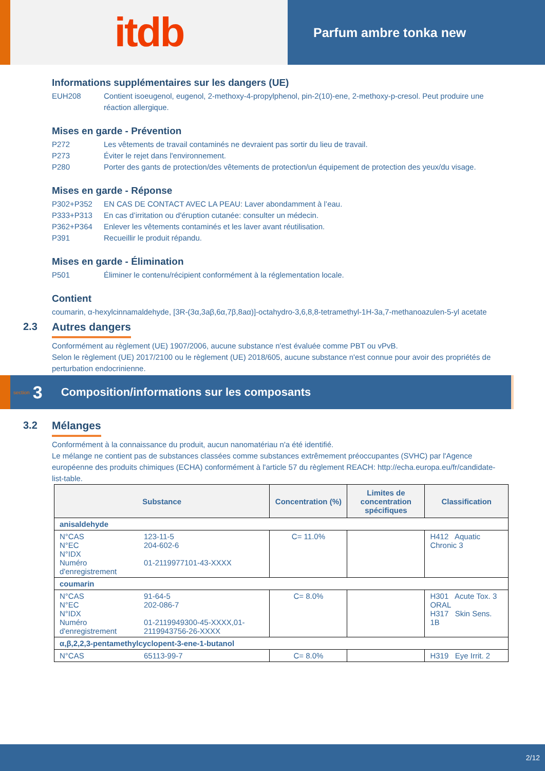itdb
Parfum ambre tonka new
Informations supplémentaires sur les dangers (UE)
EUH208 Contient isoeugenol, eugenol, 2-methoxy-4-propylphenol, pin-2(10)-ene, 2-methoxy-p-cresol. Peut produire une réaction allergique.
Mises en garde - Prévention
P272 Les vêtements de travail contaminés ne devraient pas sortir du lieu de travail.
P273 Éviter le rejet dans l'environnement.
P280 Porter des gants de protection/des vêtements de protection/un équipement de protection des yeux/du visage.
Mises en garde - Réponse
P302+P352 EN CAS DE CONTACT AVEC LA PEAU: Laver abondamment à l’eau.
P333+P313 En cas d’irritation ou d'éruption cutanée: consulter un médecin.
P362+P364 Enlever les vêtements contaminés et les laver avant réutilisation.
P391 Recueillir le produit répandu.
Mises en garde - Élimination
P501 Éliminer le contenu/récipient conformément à la réglementation locale.
Contient
coumarin, α-hexylcinnamaldehyde, [3R-(3α,3aβ,6α,7β,8aα)]-octahydro-3,6,8,8-tetramethyl-1H-3a,7-methanoazulen-5-yl acetate
2.3 Autres dangers
Conformément au règlement (UE) 1907/2006, aucune substance n'est évaluée comme PBT ou vPvB.
Selon le règlement (UE) 2017/2100 ou le règlement (UE) 2018/605, aucune substance n'est connue pour avoir des propriétés de perturbation endocrinienne.
section 3 Composition/informations sur les composants
3.2 Mélanges
Conformément à la connaissance du produit, aucun nanomatériau n'a été identifié.
Le mélange ne contient pas de substances classées comme substances extrêmement préoccupantes (SVHC) par l'Agence européenne des produits chimiques (ECHA) conformément à l'article 57 du règlement REACH: http://echa.europa.eu/fr/candidate-list-table.
| Substance | | Concentration (%) | Limites de concentration spécifiques | Classification |
| --- | --- | --- | --- | --- |
| anisaldehyde | | | | |
| N°CAS N°EC N°IDX Numéro d'enregistrement | 123-11-5 204-602-6 01-2119977101-43-XXXX | C= 11.0% | | H412 Aquatic Chronic 3 |
| coumarin | | | | |
| N°CAS N°EC N°IDX Numéro d'enregistrement | 91-64-5 202-086-7 01-2119949300-45-XXXX,01-2119943756-26-XXXX | C= 8.0% | | H301 Acute Tox. 3 ORAL H317 Skin Sens. 1B |
| α,β,2,2,3-pentamethylcyclopent-3-ene-1-butanol | | | | |
| N°CAS | 65113-99-7 | C= 8.0% | | H319 Eye Irrit. 2 |
2/12